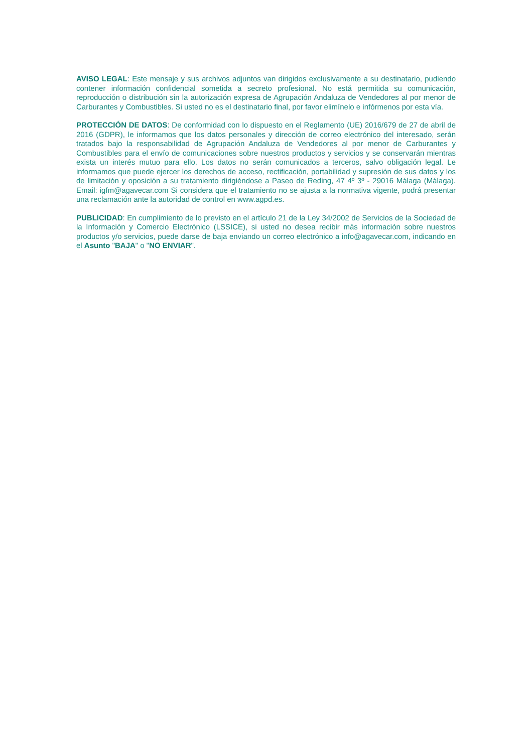AVISO LEGAL: Este mensaje y sus archivos adjuntos van dirigidos exclusivamente a su destinatario, pudiendo contener información confidencial sometida a secreto profesional. No está permitida su comunicación, reproducción o distribución sin la autorización expresa de Agrupación Andaluza de Vendedores al por menor de Carburantes y Combustibles. Si usted no es el destinatario final, por favor elimínelo e infórmenos por esta vía.
PROTECCIÓN DE DATOS: De conformidad con lo dispuesto en el Reglamento (UE) 2016/679 de 27 de abril de 2016 (GDPR), le informamos que los datos personales y dirección de correo electrónico del interesado, serán tratados bajo la responsabilidad de Agrupación Andaluza de Vendedores al por menor de Carburantes y Combustibles para el envío de comunicaciones sobre nuestros productos y servicios y se conservarán mientras exista un interés mutuo para ello. Los datos no serán comunicados a terceros, salvo obligación legal. Le informamos que puede ejercer los derechos de acceso, rectificación, portabilidad y supresión de sus datos y los de limitación y oposición a su tratamiento dirigiéndose a Paseo de Reding, 47 4º 3º - 29016 Málaga (Málaga). Email: igfm@agavecar.com Si considera que el tratamiento no se ajusta a la normativa vigente, podrá presentar una reclamación ante la autoridad de control en www.agpd.es.
PUBLICIDAD: En cumplimiento de lo previsto en el artículo 21 de la Ley 34/2002 de Servicios de la Sociedad de la Información y Comercio Electrónico (LSSICE), si usted no desea recibir más información sobre nuestros productos y/o servicios, puede darse de baja enviando un correo electrónico a info@agavecar.com, indicando en el Asunto "BAJA" o "NO ENVIAR".